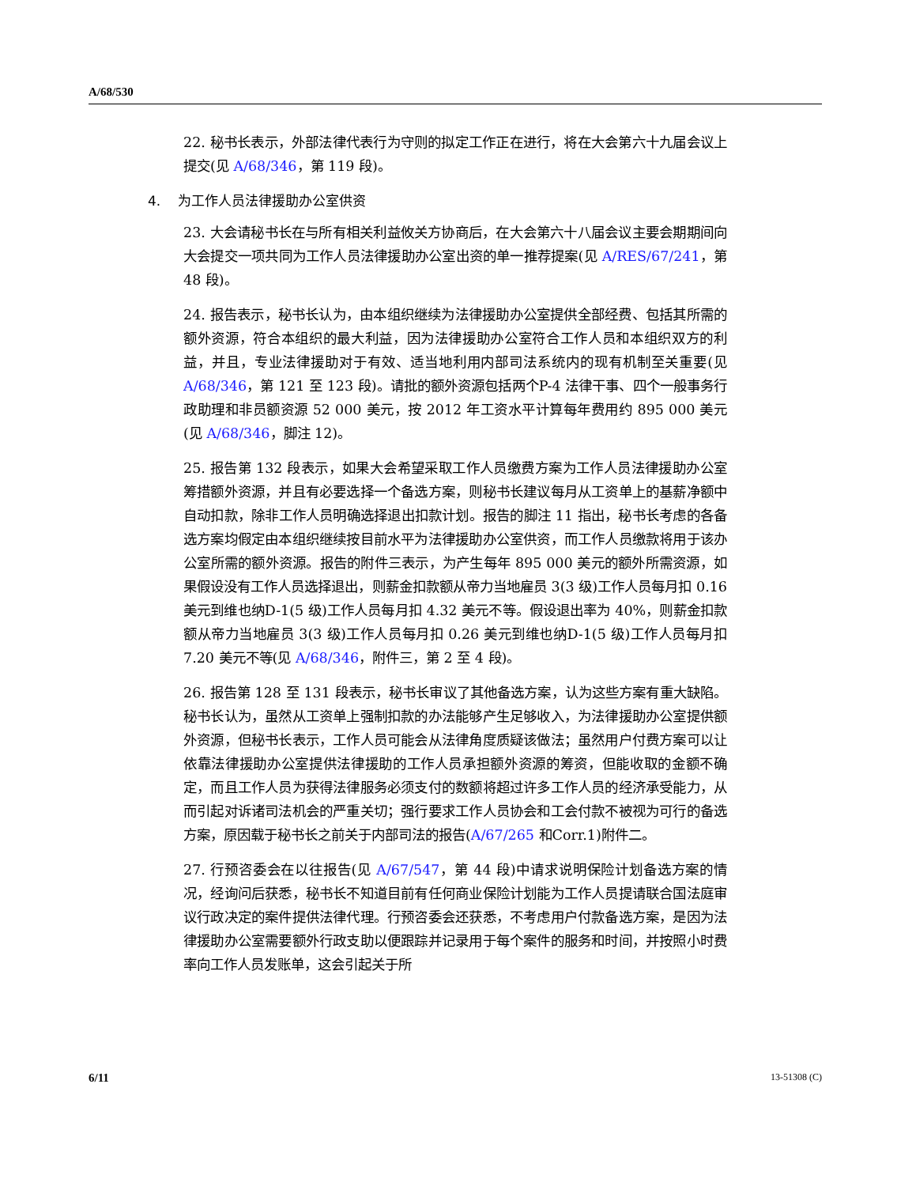A/68/530
22. 秘书长表示，外部法律代表行为守则的拟定工作正在进行，将在大会第六十九届会议上提交(见 A/68/346，第 119 段)。
4. 为工作人员法律援助办公室供资
23. 大会请秘书长在与所有相关利益攸关方协商后，在大会第六十八届会议主要会期期间向大会提交一项共同为工作人员法律援助办公室出资的单一推荐提案(见 A/RES/67/241，第 48 段)。
24. 报告表示，秘书长认为，由本组织继续为法律援助办公室提供全部经费、包括其所需的额外资源，符合本组织的最大利益，因为法律援助办公室符合工作人员和本组织双方的利益，并且，专业法律援助对于有效、适当地利用内部司法系统内的现有机制至关重要(见 A/68/346，第 121 至 123 段)。请批的额外资源包括两个P-4 法律干事、四个一般事务行政助理和非员额资源 52 000 美元，按 2012 年工资水平计算每年费用约 895 000 美元(见 A/68/346，脚注 12)。
25. 报告第 132 段表示，如果大会希望采取工作人员缴费方案为工作人员法律援助办公室筹措额外资源，并且有必要选择一个备选方案，则秘书长建议每月从工资单上的基薪净额中自动扣款，除非工作人员明确选择退出扣款计划。报告的脚注 11 指出，秘书长考虑的各备选方案均假定由本组织继续按目前水平为法律援助办公室供资，而工作人员缴款将用于该办公室所需的额外资源。报告的附件三表示，为产生每年 895 000 美元的额外所需资源，如果假设没有工作人员选择退出，则薪金扣款额从帝力当地雇员 3(3 级)工作人员每月扣 0.16 美元到维也纳D-1(5 级)工作人员每月扣 4.32 美元不等。假设退出率为 40%，则薪金扣款额从帝力当地雇员 3(3 级)工作人员每月扣 0.26 美元到维也纳D-1(5 级)工作人员每月扣 7.20 美元不等(见 A/68/346，附件三，第 2 至 4 段)。
26. 报告第 128 至 131 段表示，秘书长审议了其他备选方案，认为这些方案有重大缺陷。秘书长认为，虽然从工资单上强制扣款的办法能够产生足够收入，为法律援助办公室提供额外资源，但秘书长表示，工作人员可能会从法律角度质疑该做法；虽然用户付费方案可以让依靠法律援助办公室提供法律援助的工作人员承担额外资源的筹资，但能收取的金额不确定，而且工作人员为获得法律服务必须支付的数额将超过许多工作人员的经济承受能力，从而引起对诉诸司法机会的严重关切；强行要求工作人员协会和工会付款不被视为可行的备选方案，原因载于秘书长之前关于内部司法的报告(A/67/265 和Corr.1)附件二。
27. 行预咨委会在以往报告(见 A/67/547，第 44 段)中请求说明保险计划备选方案的情况，经询问后获悉，秘书长不知道目前有任何商业保险计划能为工作人员提请联合国法庭审议行政决定的案件提供法律代理。行预咨委会还获悉，不考虑用户付款备选方案，是因为法律援助办公室需要额外行政支助以便跟踪并记录用于每个案件的服务和时间，并按照小时费率向工作人员发账单，这会引起关于所
6/11 13-51308 (C)